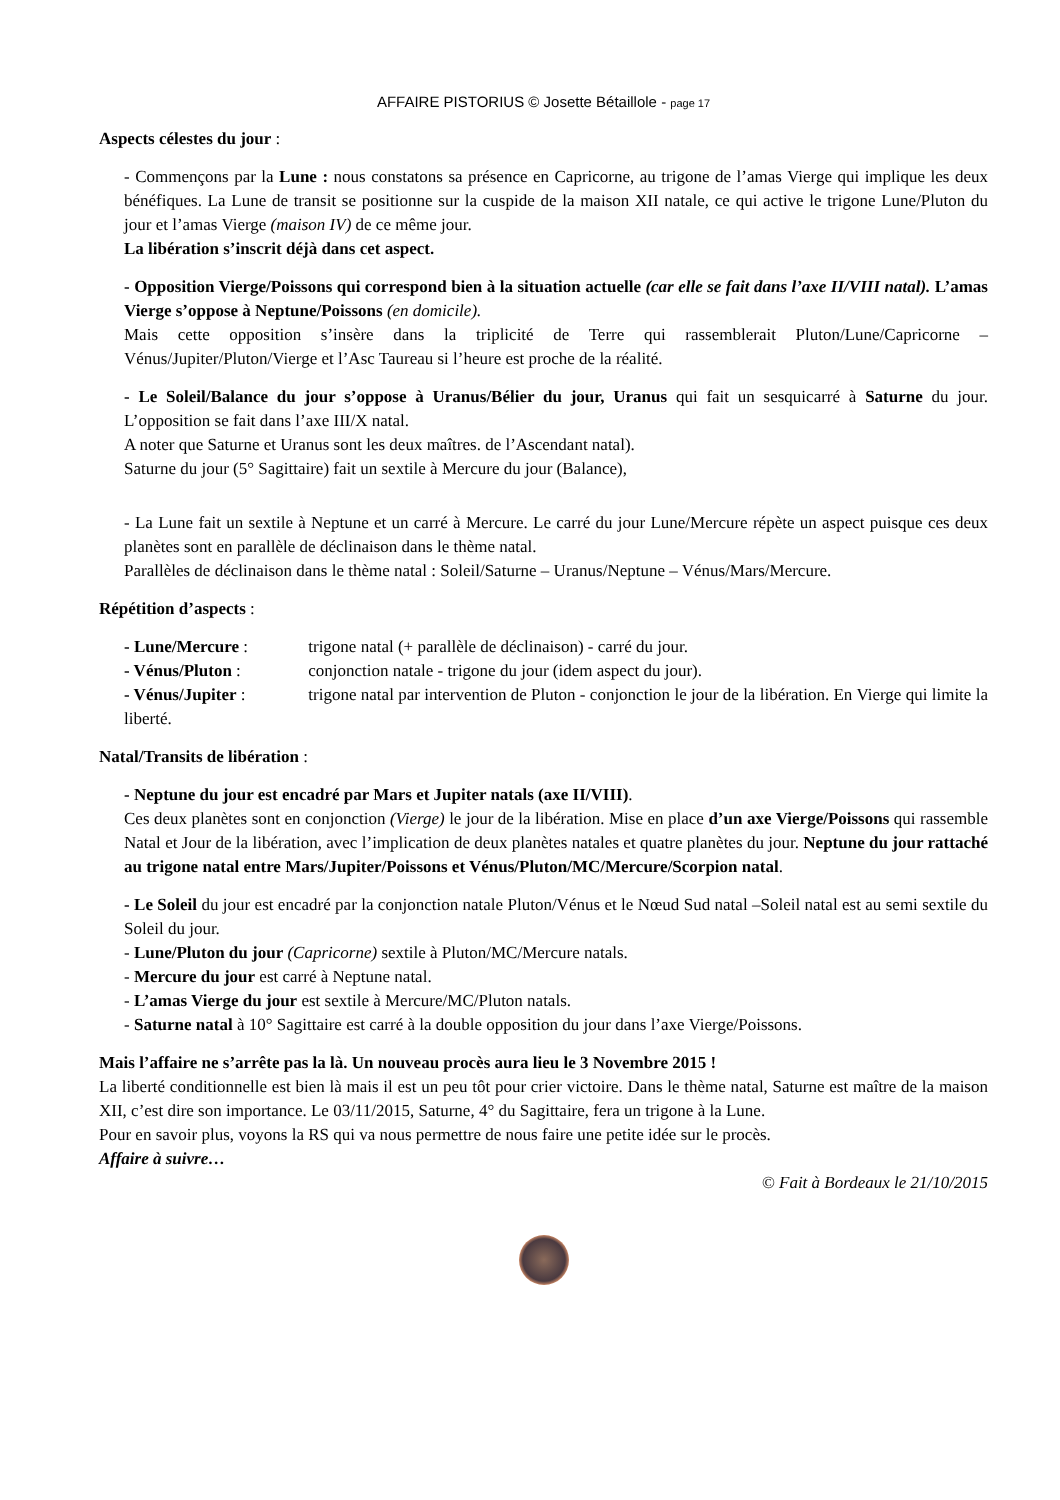AFFAIRE PISTORIUS © Josette Bétaillole - page 17
Aspects célestes du jour :
- Commençons par la Lune : nous constatons sa présence en Capricorne, au trigone de l’amas Vierge qui implique les deux bénéfiques. La Lune de transit se positionne sur la cuspide de la maison XII natale, ce qui active le trigone Lune/Pluton du jour et l’amas Vierge (maison IV) de ce même jour.
La libération s’inscrit déjà dans cet aspect.
- Opposition Vierge/Poissons qui correspond bien à la situation actuelle (car elle se fait dans l’axe II/VIII natal). L’amas Vierge s’oppose à Neptune/Poissons (en domicile).
Mais cette opposition s’insère dans la triplicité de Terre qui rassemblerait Pluton/Lune/Capricorne – Vénus/Jupiter/Pluton/Vierge et l’Asc Taureau si l’heure est proche de la réalité.
- Le Soleil/Balance du jour s’oppose à Uranus/Bélier du jour, Uranus qui fait un sesquicarré à Saturne du jour. L’opposition se fait dans l’axe III/X natal.
A noter que Saturne et Uranus sont les deux maîtres. de l’Ascendant natal).
Saturne du jour (5° Sagittaire) fait un sextile à Mercure du jour (Balance),
- La Lune fait un sextile à Neptune et un carré à Mercure. Le carré du jour Lune/Mercure répète un aspect puisque ces deux planètes sont en parallèle de déclinaison dans le thème natal.
Parallèles de déclinaison dans le thème natal : Soleil/Saturne – Uranus/Neptune – Vénus/Mars/Mercure.
Répétition d’aspects :
- Lune/Mercure : trigone natal (+ parallèle de déclinaison) - carré du jour.
- Vénus/Pluton : conjonction natale - trigone du jour (idem aspect du jour).
- Vénus/Jupiter : trigone natal par intervention de Pluton - conjonction le jour de la libération. En Vierge qui limite la liberté.
Natal/Transits de libération :
- Neptune du jour est encadré par Mars et Jupiter natals (axe II/VIII).
Ces deux planètes sont en conjonction (Vierge) le jour de la libération. Mise en place d’un axe Vierge/Poissons qui rassemble Natal et Jour de la libération, avec l’implication de deux planètes natales et quatre planètes du jour. Neptune du jour rattaché au trigone natal entre Mars/Jupiter/Poissons et Vénus/Pluton/MC/Mercure/Scorpion natal.
- Le Soleil du jour est encadré par la conjonction natale Pluton/Vénus et le Nœud Sud natal –Soleil natal est au semi sextile du Soleil du jour.
- Lune/Pluton du jour (Capricorne) sextile à Pluton/MC/Mercure natals.
- Mercure du jour est carré à Neptune natal.
- L’amas Vierge du jour est sextile à Mercure/MC/Pluton natals.
- Saturne natal à 10° Sagittaire est carré à la double opposition du jour dans l’axe Vierge/Poissons.
Mais l’affaire ne s’arrête pas la là. Un nouveau procès aura lieu le 3 Novembre 2015 !
La liberté conditionnelle est bien là mais il est un peu tôt pour crier victoire. Dans le thème natal, Saturne est maître de la maison XII, c’est dire son importance. Le 03/11/2015, Saturne, 4° du Sagittaire, fera un trigone à la Lune.
Pour en savoir plus, voyons la RS qui va nous permettre de nous faire une petite idée sur le procès.
Affaire à suivre…
© Fait à Bordeaux le 21/10/2015